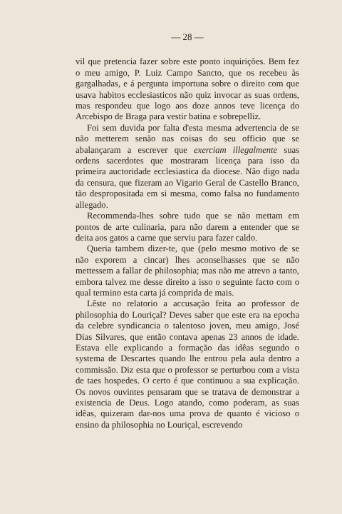— 28 —
vil que pretencia fazer sobre este ponto inquirições. Bem fez o meu amigo, P. Luiz Campo Sancto, que os recebeu às gargalhadas, e á pergunta importuna sobre o direito com que usava habitos ecclesiasticos não quiz invocar as suas ordens, mas respondeu que logo aos doze annos teve licença do Arcebispo de Braga para vestir batina e sobrepelliz.
Foi sem duvida por falta d'esta mesma advertencia de se não metterem senão nas coisas do seu officio que se abalançaram a escrever que exerciam illegalmente suas ordens sacerdotes que mostraram licença para isso da primeira auctoridade ecclesiastica da diocese. Não digo nada da censura, que fizeram ao Vigario Geral de Castello Branco, tão despropositada em si mesma, como falsa no fundamento allegado.
Recommenda-lhes sobre tudo que se não mettam em pontos de arte culinaria, para não darem a entender que se deita aos gatos a carne que serviu para fazer caldo.
Queria tambem dizer-te, que (pelo mesmo motivo de se não exporem a cincar) lhes aconselhasses que se não mettessem a fallar de philosophia; mas não me atrevo a tanto, embora talvez me desse direito a isso o seguinte facto com o qual termino esta carta já comprida de mais.
Lêste no relatorio a accusação feita ao professor de philosophia do Louriçal? Deves saber que este era na epocha da celebre syndicancia o talentoso joven, meu amigo, José Dias Silvares, que então contava apenas 23 annos de idade. Estava elle explicando a formação das idêas segundo o systema de Descartes quando lhe entrou pela aula dentro a commissão. Diz esta que o professor se perturbou com a vista de taes hospedes. O certo é que continuou a sua explicação. Os novos ouvintes pensaram que se tratava de demonstrar a existencia de Deus. Logo atando, como poderam, as suas idêas, quizeram dar-nos uma prova de quanto é vicioso o ensino da philosophia no Louriçal, escrevendo